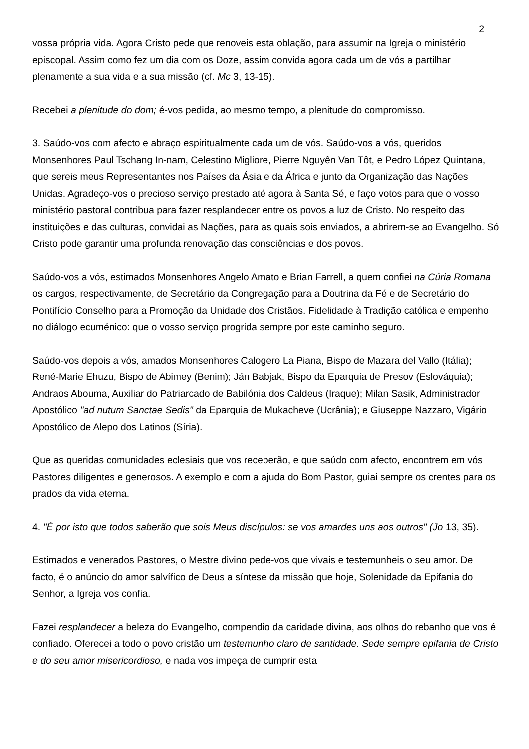2
vossa própria vida. Agora Cristo pede que renoveis esta oblação, para assumir na Igreja o ministério episcopal. Assim como fez um dia com os Doze, assim convida agora cada um de vós a partilhar plenamente a sua vida e a sua missão (cf. Mc 3, 13-15).
Recebei a plenitude do dom; é-vos pedida, ao mesmo tempo, a plenitude do compromisso.
3. Saúdo-vos com afecto e abraço espiritualmente cada um de vós. Saúdo-vos a vós, queridos Monsenhores Paul Tschang In-nam, Celestino Migliore, Pierre Nguyên Van Tôt, e Pedro López Quintana, que sereis meus Representantes nos Países da Ásia e da África e junto da Organização das Nações Unidas. Agradeço-vos o precioso serviço prestado até agora à Santa Sé, e faço votos para que o vosso ministério pastoral contribua para fazer resplandecer entre os povos a luz de Cristo. No respeito das instituições e das culturas, convidai as Nações, para as quais sois enviados, a abrirem-se ao Evangelho. Só Cristo pode garantir uma profunda renovação das consciências e dos povos.
Saúdo-vos a vós, estimados Monsenhores Angelo Amato e Brian Farrell, a quem confiei na Cúria Romana os cargos, respectivamente, de Secretário da Congregação para a Doutrina da Fé e de Secretário do Pontifício Conselho para a Promoção da Unidade dos Cristãos. Fidelidade à Tradição católica e empenho no diálogo ecuménico: que o vosso serviço progrida sempre por este caminho seguro.
Saúdo-vos depois a vós, amados Monsenhores Calogero La Piana, Bispo de Mazara del Vallo (Itália); René-Marie Ehuzu, Bispo de Abimey (Benim); Ján Babjak, Bispo da Eparquia de Presov (Eslováquia); Andraos Abouma, Auxiliar do Patriarcado de Babilónia dos Caldeus (Iraque); Milan Sasik, Administrador Apostólico "ad nutum Sanctae Sedis" da Eparquia de Mukacheve (Ucrânia); e Giuseppe Nazzaro, Vigário Apostólico de Alepo dos Latinos (Síria).
Que as queridas comunidades eclesiais que vos receberão, e que saúdo com afecto, encontrem em vós Pastores diligentes e generosos. A exemplo e com a ajuda do Bom Pastor, guiai sempre os crentes para os prados da vida eterna.
4. "É por isto que todos saberão que sois Meus discípulos: se vos amardes uns aos outros" (Jo 13, 35).
Estimados e venerados Pastores, o Mestre divino pede-vos que vivais e testemunheis o seu amor. De facto, é o anúncio do amor salvífico de Deus a síntese da missão que hoje, Solenidade da Epifania do Senhor, a Igreja vos confia.
Fazei resplandecer a beleza do Evangelho, compendio da caridade divina, aos olhos do rebanho que vos é confiado. Oferecei a todo o povo cristão um testemunho claro de santidade. Sede sempre epifania de Cristo e do seu amor misericordioso, e nada vos impeça de cumprir esta